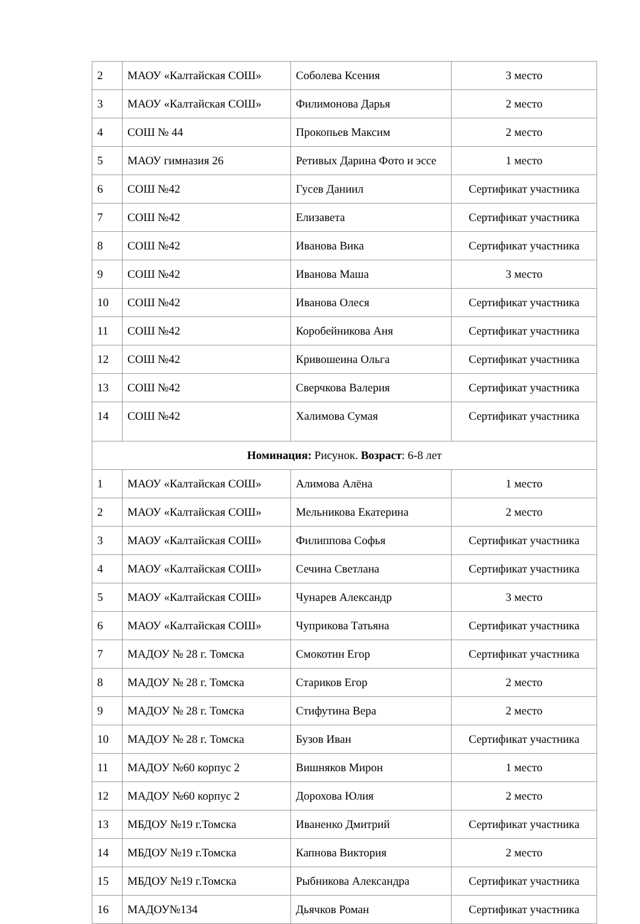| 2 | МАОУ «Калтайская СОШ» | Соболева Ксения | 3 место |
| 3 | МАОУ «Калтайская СОШ» | Филимонова Дарья | 2 место |
| 4 | СОШ № 44 | Прокопьев Максим | 2 место |
| 5 | МАОУ гимназия 26 | Ретивых Дарина Фото и эссе | 1 место |
| 6 | СОШ №42 | Гусев Даниил | Сертификат участника |
| 7 | СОШ №42 | Елизавета | Сертификат участника |
| 8 | СОШ №42 | Иванова Вика | Сертификат участника |
| 9 | СОШ №42 | Иванова Маша | 3 место |
| 10 | СОШ №42 | Иванова Олеся | Сертификат участника |
| 11 | СОШ №42 | Коробейникова Аня | Сертификат участника |
| 12 | СОШ №42 | Кривошеина Ольга | Сертификат участника |
| 13 | СОШ №42 | Сверчкова Валерия | Сертификат участника |
| 14 | СОШ №42 | Халимова Сумая | Сертификат участника |
| Номинация: Рисунок. Возраст : 6-8 лет | | | |
| 1 | МАОУ «Калтайская СОШ» | Алимова Алёна | 1 место |
| 2 | МАОУ «Калтайская СОШ» | Мельникова Екатерина | 2 место |
| 3 | МАОУ «Калтайская СОШ» | Филиппова Софья | Сертификат участника |
| 4 | МАОУ «Калтайская СОШ» | Сечина Светлана | Сертификат участника |
| 5 | МАОУ «Калтайская СОШ» | Чунарев Александр | 3 место |
| 6 | МАОУ «Калтайская СОШ» | Чуприкова Татьяна | Сертификат участника |
| 7 | МАДОУ № 28 г. Томска | Смокотин Егор | Сертификат участника |
| 8 | МАДОУ № 28 г. Томска | Стариков Егор | 2 место |
| 9 | МАДОУ № 28 г. Томска | Стифутина Вера | 2 место |
| 10 | МАДОУ № 28 г. Томска | Бузов Иван | Сертификат участника |
| 11 | МАДОУ №60 корпус 2 | Вишняков Мирон | 1 место |
| 12 | МАДОУ №60 корпус 2 | Дорохова Юлия | 2 место |
| 13 | МБДОУ №19 г.Томска | Иваненко Дмитрий | Сертификат участника |
| 14 | МБДОУ №19 г.Томска | Капнова Виктория | 2 место |
| 15 | МБДОУ №19 г.Томска | Рыбникова Александра | Сертификат участника |
| 16 | МАДОУ№134 | Дьячков Роман | Сертификат участника |